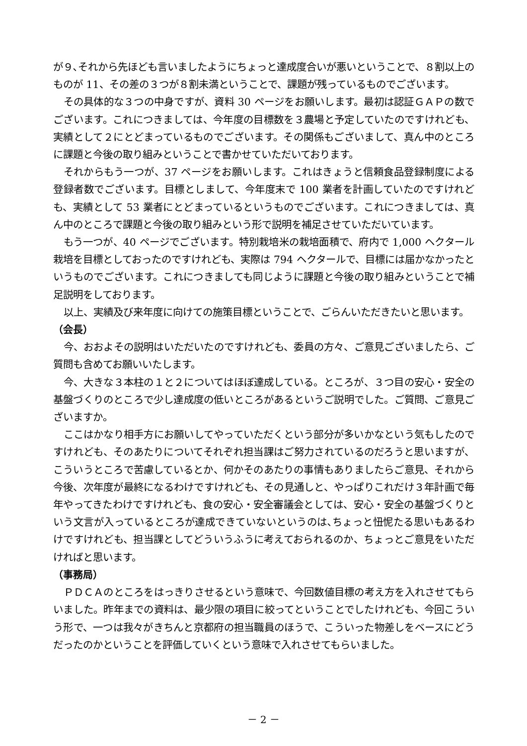が９､それから先ほども言いましたようにちょっと達成度合いが悪いということで、８割以上のものが 11、その差の３つが８割未満ということで、課題が残っているものでございます。
その具体的な３つの中身ですが、資料 30 ページをお願いします。最初は認証ＧＡＰの数でございます。これにつきましては、今年度の目標数を３農場と予定していたのですけれども、実績として２にとどまっているものでございます。その関係もございまして、真ん中のところに課題と今後の取り組みということで書かせていただいております。
それからもう一つが、37 ページをお願いします。これはきょうと信頼食品登録制度による登録者数でございます。目標としまして、今年度末で 100 業者を計画していたのですけれども、実績として 53 業者にとどまっているというものでございます。これにつきましては、真ん中のところで課題と今後の取り組みという形で説明を補足させていただいています。
もう一つが、40 ページでございます。特別栽培米の栽培面積で、府内で 1,000 ヘクタール栽培を目標としておったのですけれども、実際は 794 ヘクタールで、目標には届かなかったというものでございます。これにつきましても同じように課題と今後の取り組みということで補足説明をしております。
以上、実績及び来年度に向けての施策目標ということで、ごらんいただきたいと思います。
（会長）
今、おおよその説明はいただいたのですけれども、委員の方々、ご意見ございましたら、ご質問も含めてお願いいたします。
今、大きな３本柱の１と２についてはほぼ達成している。ところが、３つ目の安心・安全の基盤づくりのところで少し達成度の低いところがあるというご説明でした。ご質問、ご意見ございますか。
ここはかなり相手方にお願いしてやっていただくという部分が多いかなという気もしたのですけれども、そのあたりについてそれぞれ担当課はご努力されているのだろうと思いますが、こういうところで苦慮しているとか、何かそのあたりの事情もありましたらご意見、それから今後、次年度が最終になるわけですけれども、その見通しと、やっぱりこれだけ３年計画で毎年やってきたわけですけれども、食の安心・安全審議会としては、安心・安全の基盤づくりという文言が入っているところが達成できていないというのは､ちょっと忸怩たる思いもあるわけですけれども、担当課としてどういうふうに考えておられるのか、ちょっとご意見をいただければと思います。
（事務局）
ＰＤＣＡのところをはっきりさせるという意味で、今回数値目標の考え方を入れさせてもらいました。昨年までの資料は、最少限の項目に絞ってということでしたけれども、今回こういう形で、一つは我々がきちんと京都府の担当職員のほうで、こういった物差しをベースにどうだったのかということを評価していくという意味で入れさせてもらいました。
－ 2 －